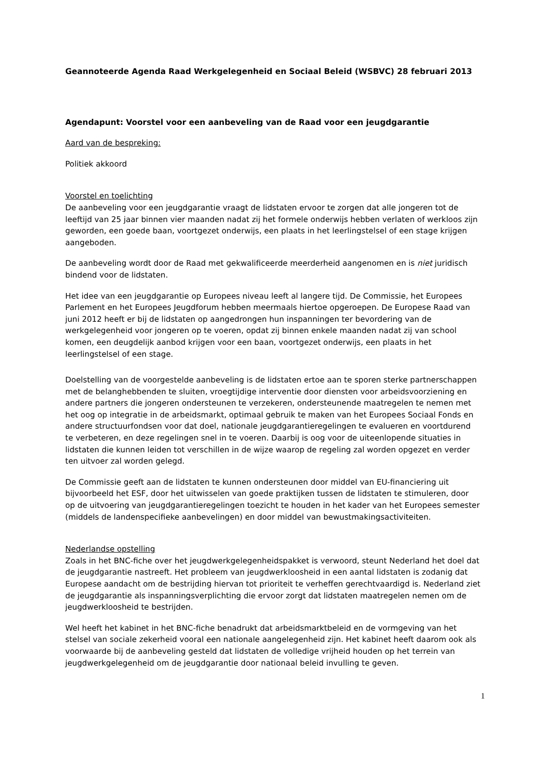Geannoteerde Agenda Raad Werkgelegenheid en Sociaal Beleid (WSBVC) 28 februari 2013
Agendapunt: Voorstel voor een aanbeveling van de Raad voor een jeugdgarantie
Aard van de bespreking:
Politiek akkoord
Voorstel en toelichting
De aanbeveling voor een jeugdgarantie vraagt de lidstaten ervoor te zorgen dat alle jongeren tot de leeftijd van 25 jaar binnen vier maanden nadat zij het formele onderwijs hebben verlaten of werkloos zijn geworden, een goede baan, voortgezet onderwijs, een plaats in het leerlingstelsel of een stage krijgen aangeboden.
De aanbeveling wordt door de Raad met gekwalificeerde meerderheid aangenomen en is niet juridisch bindend voor de lidstaten.
Het idee van een jeugdgarantie op Europees niveau leeft al langere tijd. De Commissie, het Europees Parlement en het Europees Jeugdforum hebben meermaals hiertoe opgeroepen. De Europese Raad van juni 2012 heeft er bij de lidstaten op aangedrongen hun inspanningen ter bevordering van de werkgelegenheid voor jongeren op te voeren, opdat zij binnen enkele maanden nadat zij van school komen, een deugdelijk aanbod krijgen voor een baan, voortgezet onderwijs, een plaats in het leerlingstelsel of een stage.
Doelstelling van de voorgestelde aanbeveling is de lidstaten ertoe aan te sporen sterke partnerschappen met de belanghebbenden te sluiten, vroegtijdige interventie door diensten voor arbeidsvoorziening en andere partners die jongeren ondersteunen te verzekeren, ondersteunende maatregelen te nemen met het oog op integratie in de arbeidsmarkt, optimaal gebruik te maken van het Europees Sociaal Fonds en andere structuurfondsen voor dat doel, nationale jeugdgarantieregelingen te evalueren en voortdurend te verbeteren, en deze regelingen snel in te voeren. Daarbij is oog voor de uiteenlopende situaties in lidstaten die kunnen leiden tot verschillen in de wijze waarop de regeling zal worden opgezet en verder ten uitvoer zal worden gelegd.
De Commissie geeft aan de lidstaten te kunnen ondersteunen door middel van EU-financiering uit bijvoorbeeld het ESF, door het uitwisselen van goede praktijken tussen de lidstaten te stimuleren, door op de uitvoering van jeugdgarantieregelingen toezicht te houden in het kader van het Europees semester (middels de landenspecifieke aanbevelingen) en door middel van bewustmakingsactiviteiten.
Nederlandse opstelling
Zoals in het BNC-fiche over het jeugdwerkgelegenheidspakket is verwoord, steunt Nederland het doel dat de jeugdgarantie nastreeft. Het probleem van jeugdwerkloosheid in een aantal lidstaten is zodanig dat Europese aandacht om de bestrijding hiervan tot prioriteit te verheffen gerechtvaardigd is. Nederland ziet de jeugdgarantie als inspanningsverplichting die ervoor zorgt dat lidstaten maatregelen nemen om de jeugdwerkloosheid te bestrijden.
Wel heeft het kabinet in het BNC-fiche benadrukt dat arbeidsmarktbeleid en de vormgeving van het stelsel van sociale zekerheid vooral een nationale aangelegenheid zijn. Het kabinet heeft daarom ook als voorwaarde bij de aanbeveling gesteld dat lidstaten de volledige vrijheid houden op het terrein van jeugdwerkgelegenheid om de jeugdgarantie door nationaal beleid invulling te geven.
1